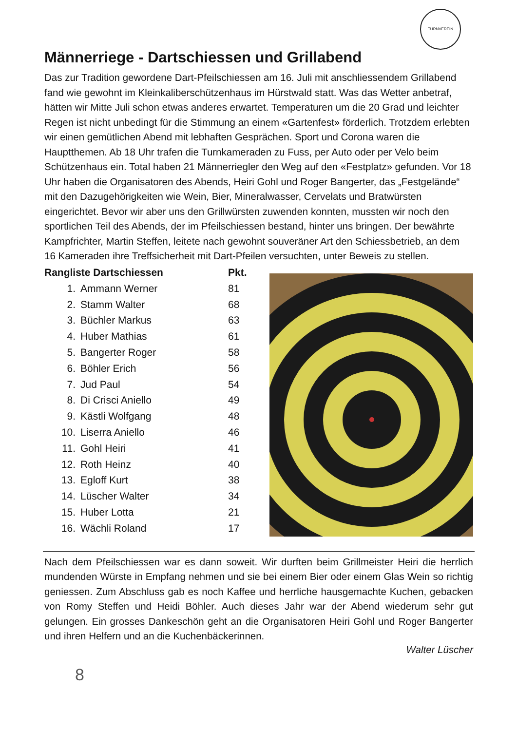TURNVEREIN
Männerriege - Dartschiessen und Grillabend
Das zur Tradition gewordene Dart-Pfeilschiessen am 16. Juli mit anschliessendem Grillabend fand wie gewohnt im Kleinkaliberschützenhaus im Hürstwald statt. Was das Wetter anbetraf, hätten wir Mitte Juli schon etwas anderes erwartet. Temperaturen um die 20 Grad und leichter Regen ist nicht unbedingt für die Stimmung an einem «Gartenfest» förderlich. Trotzdem erlebten wir einen gemütlichen Abend mit lebhaften Gesprächen. Sport und Corona waren die Hauptthemen. Ab 18 Uhr trafen die Turnkameraden zu Fuss, per Auto oder per Velo beim Schützenhaus ein. Total haben 21 Männerriegler den Weg auf den «Festplatz» gefunden. Vor 18 Uhr haben die Organisatoren des Abends, Heiri Gohl und Roger Bangerter, das „Festgelände“ mit den Dazugehörigkeiten wie Wein, Bier, Mineralwasser, Cervelats und Bratwürsten eingerichtet. Bevor wir aber uns den Grillwürsten zuwenden konnten, mussten wir noch den sportlichen Teil des Abends, der im Pfeilschiessen bestand, hinter uns bringen. Der bewährte Kampfrichter, Martin Steffen, leitete nach gewohnt souveräner Art den Schiessbetrieb, an dem 16 Kameraden ihre Treffsicherheit mit Dart-Pfeilen versuchten, unter Beweis zu stellen.
| Rangliste Dartschiessen | | Pkt. |
| --- | --- | --- |
| 1. | Ammann Werner | 81 |
| 2. | Stamm Walter | 68 |
| 3. | Büchler Markus | 63 |
| 4. | Huber Mathias | 61 |
| 5. | Bangerter Roger | 58 |
| 6. | Böhler Erich | 56 |
| 7. | Jud Paul | 54 |
| 8. | Di Crisci Aniello | 49 |
| 9. | Kästli Wolfgang | 48 |
| 10. | Liserra Aniello | 46 |
| 11. | Gohl Heiri | 41 |
| 12. | Roth Heinz | 40 |
| 13. | Egloff Kurt | 38 |
| 14. | Lüscher Walter | 34 |
| 15. | Huber Lotta | 21 |
| 16. | Wächli Roland | 17 |
Nach dem Pfeilschiessen war es dann soweit. Wir durften beim Grillmeister Heiri die herrlich mundenden Würste in Empfang nehmen und sie bei einem Bier oder einem Glas Wein so richtig geniessen. Zum Abschluss gab es noch Kaffee und herrliche hausgemachte Kuchen, gebacken von Romy Steffen und Heidi Böhler. Auch dieses Jahr war der Abend wiederum sehr gut gelungen. Ein grosses Dankeschön geht an die Organisatoren Heiri Gohl und Roger Bangerter und ihren Helfern und an die Kuchenbäckerinnen.
Walter Lüscher
8